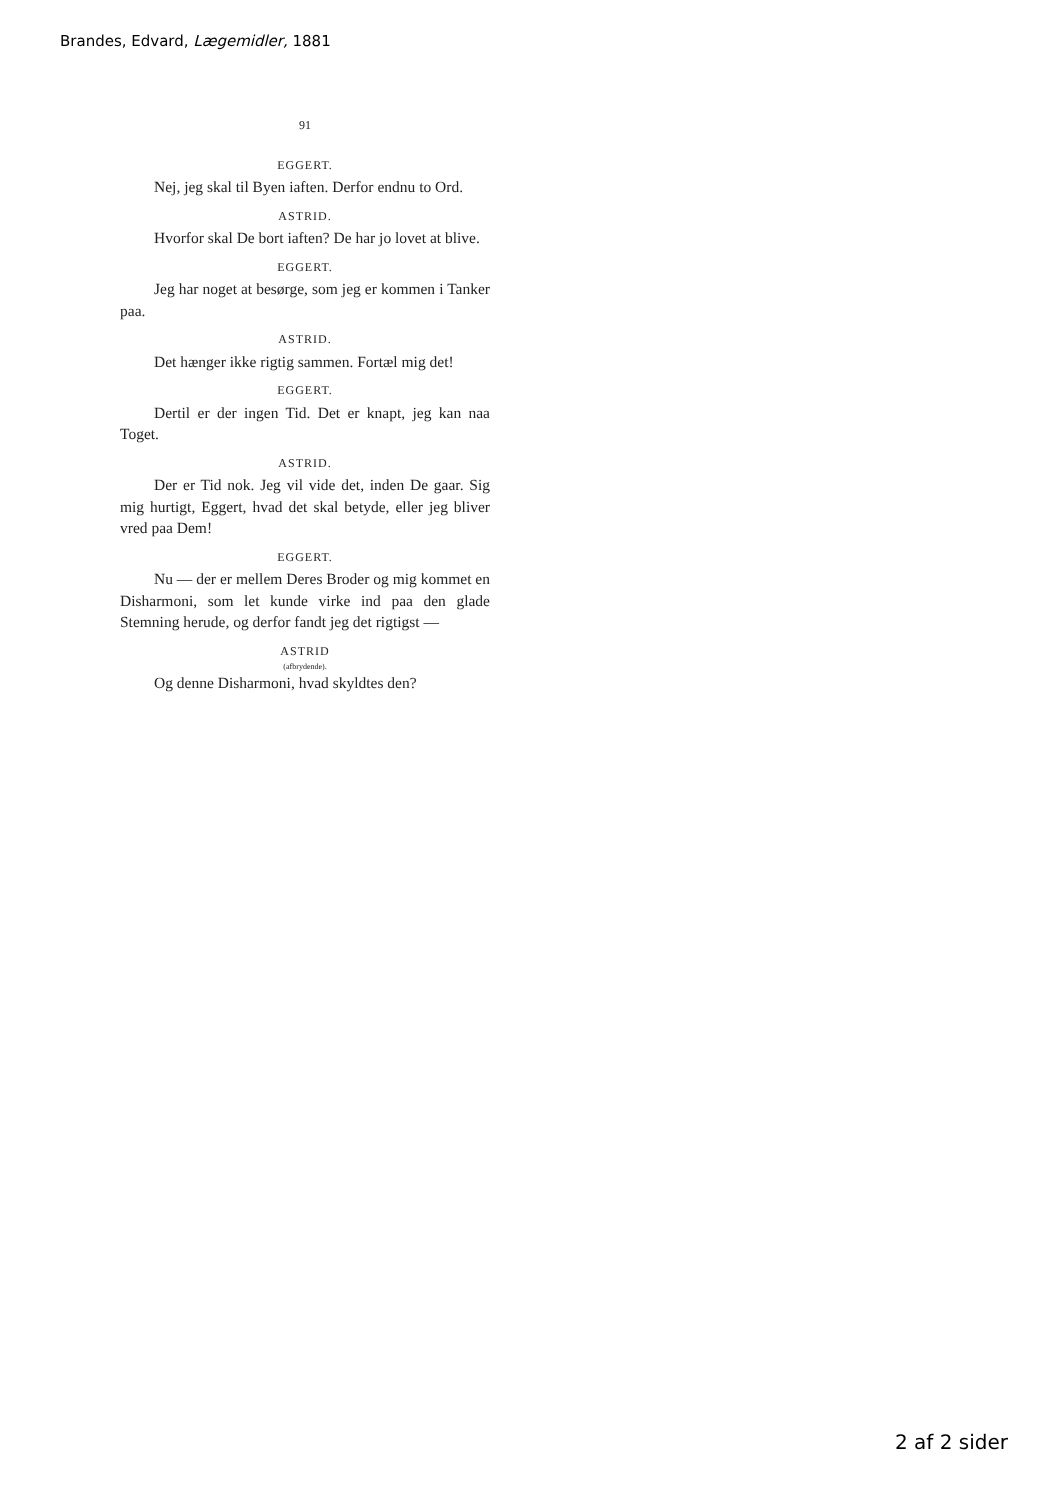Brandes, Edvard, Lægemidler, 1881
91
EGGERT.
Nej, jeg skal til Byen iaften. Derfor endnu to Ord.
ASTRID.
Hvorfor skal De bort iaften? De har jo lovet at blive.
EGGERT.
Jeg har noget at besørge, som jeg er kommen i Tanker paa.
ASTRID.
Det hænger ikke rigtig sammen. Fortæl mig det!
EGGERT.
Dertil er der ingen Tid. Det er knapt, jeg kan naa Toget.
ASTRID.
Der er Tid nok. Jeg vil vide det, inden De gaar. Sig mig hurtigt, Eggert, hvad det skal betyde, eller jeg bliver vred paa Dem!
EGGERT.
Nu — der er mellem Deres Broder og mig kommet en Disharmoni, som let kunde virke ind paa den glade Stemning herude, og derfor fandt jeg det rigtigst —
ASTRID
(afbrydende).
Og denne Disharmoni, hvad skyldtes den?
2 af 2 sider